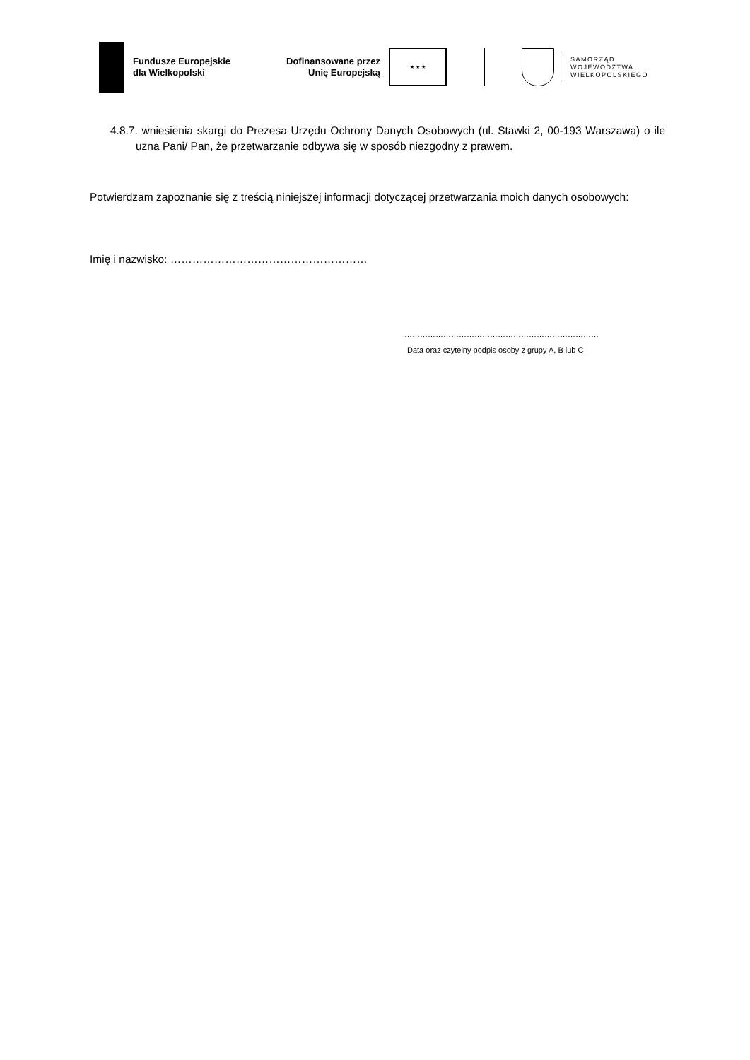Fundusze Europejskie
dla Wielkopolski
Dofinansowane przez
Unię Europejską
★ ★ ★
SAMORZĄD
WOJEWÓDZTWA
WIELKOPOLSKIEGO
4.8.7. wniesienia skargi do Prezesa Urzędu Ochrony Danych Osobowych (ul. Stawki 2, 00-193 Warszawa) o ile uzna Pani/ Pan, że przetwarzanie odbywa się w sposób niezgodny z prawem.
Potwierdzam zapoznanie się z treścią niniejszej informacji dotyczącej przetwarzania moich danych osobowych:
Imię i nazwisko: ………………………………………………
…………………………………………………………………
Data oraz czytelny podpis osoby z grupy A, B lub C